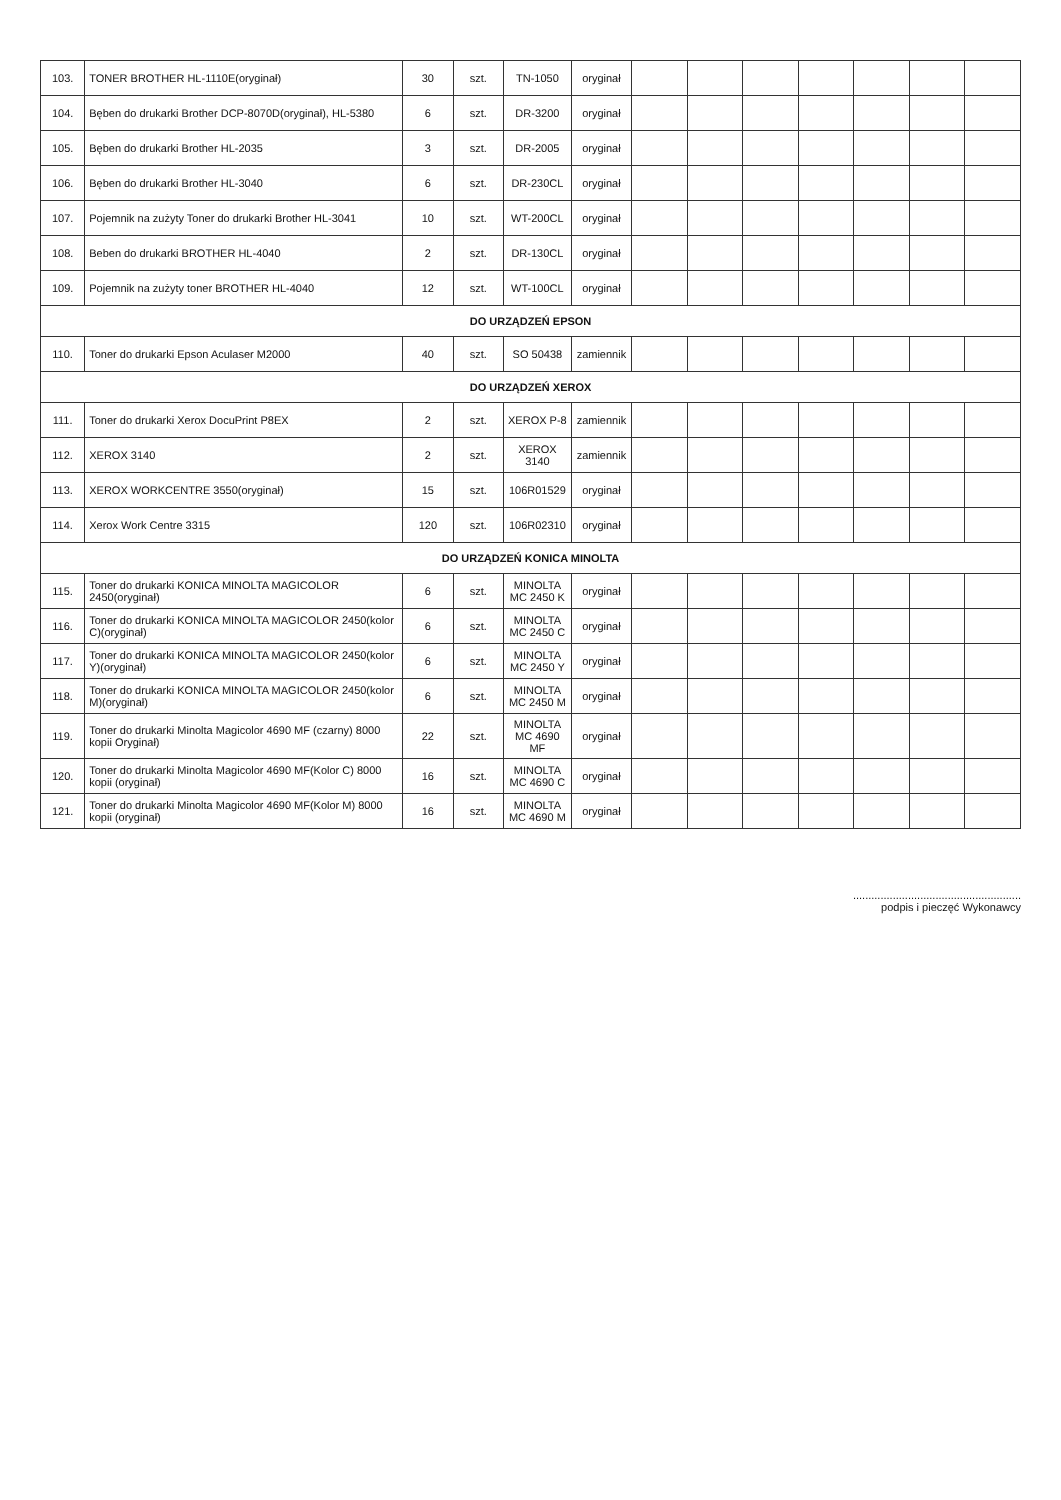| 103. | TONER BROTHER HL-1110E(oryginał) | 30 | szt. | TN-1050 | oryginał | | | | | | | |
| 104. | Bęben do drukarki Brother DCP-8070D(oryginał), HL-5380 | 6 | szt. | DR-3200 | oryginał | | | | | | | |
| 105. | Bęben do drukarki Brother HL-2035 | 3 | szt. | DR-2005 | oryginał | | | | | | | |
| 106. | Bęben do drukarki Brother HL-3040 | 6 | szt. | DR-230CL | oryginał | | | | | | | |
| 107. | Pojemnik na zużyty Toner do drukarki Brother HL-3041 | 10 | szt. | WT-200CL | oryginał | | | | | | | |
| 108. | Beben do drukarki BROTHER HL-4040 | 2 | szt. | DR-130CL | oryginał | | | | | | | |
| 109. | Pojemnik na zużyty toner BROTHER HL-4040 | 12 | szt. | WT-100CL | oryginał | | | | | | | |
| DO URZĄDZEŃ EPSON | | | | | | | | | | | | |
| 110. | Toner do drukarki Epson Aculaser M2000 | 40 | szt. | SO 50438 | zamiennik | | | | | | | |
| DO URZĄDZEŃ XEROX | | | | | | | | | | | | |
| 111. | Toner do drukarki Xerox DocuPrint P8EX | 2 | szt. | XEROX P-8 | zamiennik | | | | | | | |
| 112. | XEROX 3140 | 2 | szt. | XEROX 3140 | zamiennik | | | | | | | |
| 113. | XEROX WORKCENTRE 3550(oryginał) | 15 | szt. | 106R01529 | oryginał | | | | | | | |
| 114. | Xerox Work Centre 3315 | 120 | szt. | 106R02310 | oryginał | | | | | | | |
| DO URZĄDZEŃ KONICA MINOLTA | | | | | | | | | | | | |
| 115. | Toner do drukarki KONICA MINOLTA MAGICOLOR 2450(oryginał) | 6 | szt. | MINOLTA MC 2450 K | oryginał | | | | | | | |
| 116. | Toner do drukarki KONICA MINOLTA MAGICOLOR 2450(kolor C)(oryginał) | 6 | szt. | MINOLTA MC 2450 C | oryginał | | | | | | | |
| 117. | Toner do drukarki KONICA MINOLTA MAGICOLOR 2450(kolor Y)(oryginał) | 6 | szt. | MINOLTA MC 2450 Y | oryginał | | | | | | | |
| 118. | Toner do drukarki KONICA MINOLTA MAGICOLOR 2450(kolor M)(oryginał) | 6 | szt. | MINOLTA MC 2450 M | oryginał | | | | | | | |
| 119. | Toner do drukarki Minolta Magicolor 4690 MF (czarny) 8000 kopii Oryginał) | 22 | szt. | MINOLTA MC 4690 MF | oryginał | | | | | | | |
| 120. | Toner do drukarki Minolta Magicolor 4690 MF(Kolor C) 8000 kopii (oryginał) | 16 | szt. | MINOLTA MC 4690 C | oryginał | | | | | | | |
| 121. | Toner do drukarki Minolta Magicolor 4690 MF(Kolor M) 8000 kopii (oryginał) | 16 | szt. | MINOLTA MC 4690 M | oryginał | | | | | | | |
.......................................................
podpis i pieczęć Wykonawcy